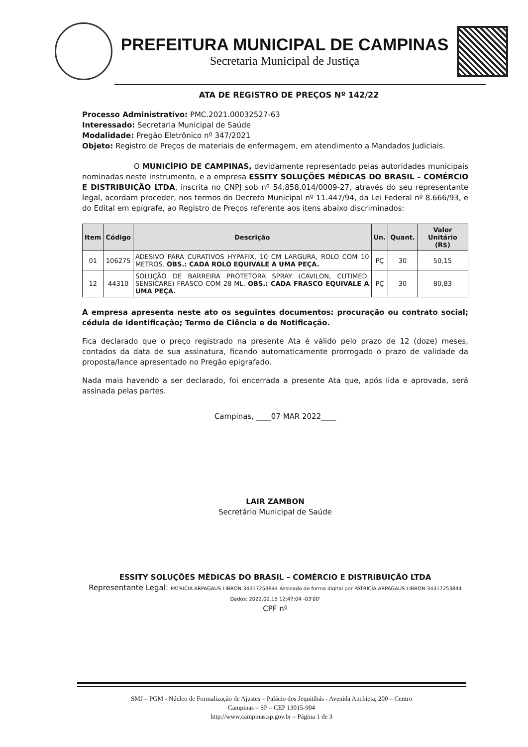PREFEITURA MUNICIPAL DE CAMPINAS
Secretaria Municipal de Justiça
ATA DE REGISTRO DE PREÇOS Nº 142/22
Processo Administrativo: PMC.2021.00032527-63
Interessado: Secretaria Municipal de Saúde
Modalidade: Pregão Eletrônico nº 347/2021
Objeto: Registro de Preços de materiais de enfermagem, em atendimento a Mandados Judiciais.
O MUNICÍPIO DE CAMPINAS, devidamente representado pelas autoridades municipais nominadas neste instrumento, e a empresa ESSITY SOLUÇÕES MÉDICAS DO BRASIL – COMÉRCIO E DISTRIBUIÇÃO LTDA, inscrita no CNPJ sob nº 54.858.014/0009-27, através do seu representante legal, acordam proceder, nos termos do Decreto Municipal nº 11.447/94, da Lei Federal nº 8.666/93, e do Edital em epígrafe, ao Registro de Preços referente aos itens abaixo discriminados:
| Item | Código | Descrição | Un. | Quant. | Valor Unitário (R$) |
| --- | --- | --- | --- | --- | --- |
| 01 | 106275 | ADESIVO PARA CURATIVOS HYPAFIX, 10 CM LARGURA, ROLO COM 10 METROS. OBS.: CADA ROLO EQUIVALE A UMA PEÇA. | PÇ | 30 | 50,15 |
| 12 | 44310 | SOLUÇÃO DE BARREIRA PROTETORA SPRAY (CAVILON, CUTIMED, SENSICARE) FRASCO COM 28 ML. OBS.: CADA FRASCO EQUIVALE A UMA PEÇA. | PÇ | 30 | 80,83 |
A empresa apresenta neste ato os seguintes documentos: procuração ou contrato social; cédula de identificação; Termo de Ciência e de Notificação.
Fica declarado que o preço registrado na presente Ata é válido pelo prazo de 12 (doze) meses, contados da data de sua assinatura, ficando automaticamente prorrogado o prazo de validade da proposta/lance apresentado no Pregão epigrafado.
Nada mais havendo a ser declarado, foi encerrada a presente Ata que, após lida e aprovada, será assinada pelas partes.
Campinas, ____07 MAR 2022____
LAIR ZAMBON
Secretário Municipal de Saúde
ESSITY SOLUÇÕES MÉDICAS DO BRASIL – COMÉRCIO E DISTRIBUIÇÃO LTDA
Representante Legal: PATRICIA ARPAGAUS LIBRON:34317253844 Assinado de forma digital por PATRICIA ARPAGAUS LIBRON:34317253844 Dados: 2022.02.15 12:47:04 -03'00'
CPF nº
SMJ – PGM - Núcleo de Formalização de Ajustes – Palácio dos Jequitibás - Avenida Anchieta, 200 – Centro
Campinas – SP – CEP 13015-904
http://www.campinas.sp.gov.br – Página 1 de 3